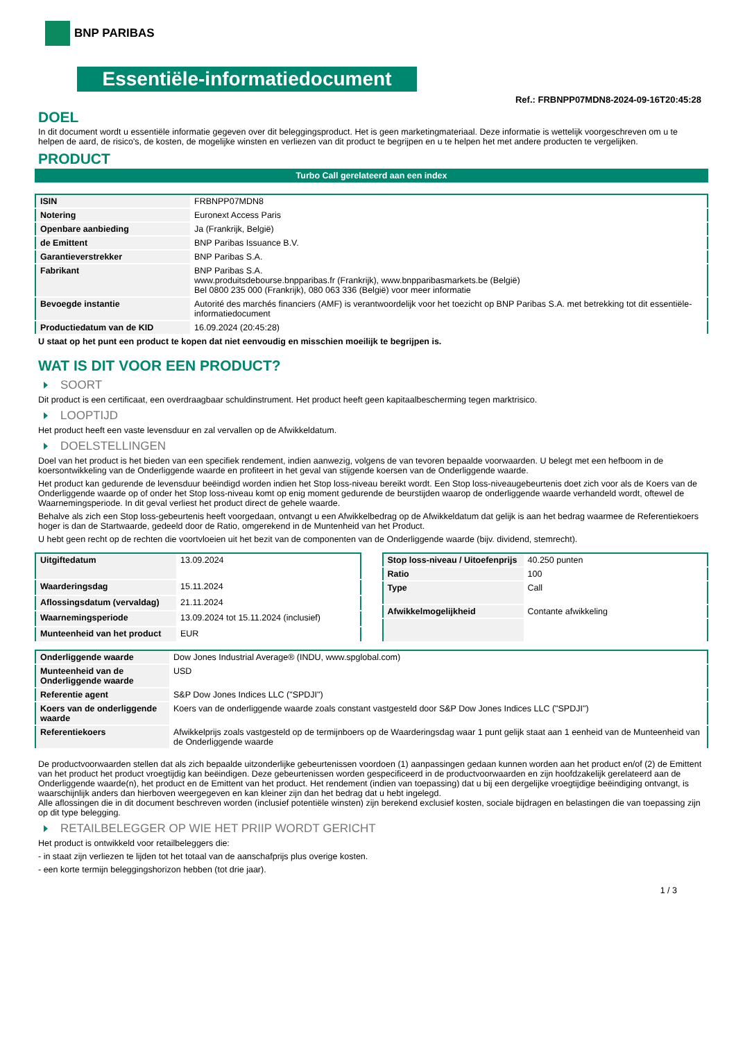BNP PARIBAS
Essentiële-informatiedocument
Ref.: FRBNPP07MDN8-2024-09-16T20:45:28
DOEL
In dit document wordt u essentiële informatie gegeven over dit beleggingsproduct. Het is geen marketingmateriaal. Deze informatie is wettelijk voorgeschreven om u te helpen de aard, de risico's, de kosten, de mogelijke winsten en verliezen van dit product te begrijpen en u te helpen het met andere producten te vergelijken.
PRODUCT
Turbo Call gerelateerd aan een index
| ISIN | FRBNPP07MDN8 |
| Notering | Euronext Access Paris |
| Openbare aanbieding | Ja (Frankrijk, België) |
| de Emittent | BNP Paribas Issuance B.V. |
| Garantieverstrekker | BNP Paribas S.A. |
| Fabrikant | BNP Paribas S.A. www.produitsdebourse.bnpparibas.fr (Frankrijk), www.bnpparibasmarkets.be (België) Bel 0800 235 000 (Frankrijk), 080 063 336 (België) voor meer informatie |
| Bevoegde instantie | Autorité des marchés financiers (AMF) is verantwoordelijk voor het toezicht op BNP Paribas S.A. met betrekking tot dit essentiële-informatiedocument |
| Productiedatum van de KID | 16.09.2024 (20:45:28) |
U staat op het punt een product te kopen dat niet eenvoudig en misschien moeilijk te begrijpen is.
WAT IS DIT VOOR EEN PRODUCT?
SOORT
Dit product is een certificaat, een overdraagbaar schuldinstrument. Het product heeft geen kapitaalbescherming tegen marktrisico.
LOOPTIJD
Het product heeft een vaste levensduur en zal vervallen op de Afwikkeldatum.
DOELSTELLINGEN
Doel van het product is het bieden van een specifiek rendement, indien aanwezig, volgens de van tevoren bepaalde voorwaarden. U belegt met een hefboom in de koersontwikkeling van de Onderliggende waarde en profiteert in het geval van stijgende koersen van de Onderliggende waarde.
Het product kan gedurende de levensduur beëindigd worden indien het Stop loss-niveau bereikt wordt. Een Stop loss-niveaugebeurtenis doet zich voor als de Koers van de Onderliggende waarde op of onder het Stop loss-niveau komt op enig moment gedurende de beurstijden waarop de onderliggende waarde verhandeld wordt, oftewel de Waarnemingsperiode. In dit geval verliest het product direct de gehele waarde.
Behalve als zich een Stop loss-gebeurtenis heeft voorgedaan, ontvangt u een Afwikkelbedrag op de Afwikkeldatum dat gelijk is aan het bedrag waarmee de Referentiekoers hoger is dan de Startwaarde, gedeeld door de Ratio, omgerekend in de Muntenheid van het Product.
U hebt geen recht op de rechten die voortvloeien uit het bezit van de componenten van de Onderliggende waarde (bijv. dividend, stemrecht).
| Uitgiftedatum | 13.09.2024 |
| Waarderingsdag | 15.11.2024 |
| Aflossingsdatum (vervaldag) | 21.11.2024 |
| Waarnemingsperiode | 13.09.2024 tot 15.11.2024 (inclusief) |
| Munteenheid van het product | EUR |
| Stop loss-niveau / Uitoefenprijs | 40.250 punten |
| Ratio | 100 |
| Type | Call |
| Afwikkelmogelijkheid | Contante afwikkeling |
| Onderliggende waarde | Dow Jones Industrial Average® (INDU, www.spglobal.com) |
| Munteenheid van de Onderliggende waarde | USD |
| Referentie agent | S&P Dow Jones Indices LLC ("SPDJI") |
| Koers van de onderliggende waarde | Koers van de onderliggende waarde zoals constant vastgesteld door S&P Dow Jones Indices LLC ("SPDJI") |
| Referentiekoers | Afwikkelprijs zoals vastgesteld op de termijnboers op de Waarderingsdag waar 1 punt gelijk staat aan 1 eenheid van de Munteenheid van de Onderliggende waarde |
De productvoorwaarden stellen dat als zich bepaalde uitzonderlijke gebeurtenissen voordoen (1) aanpassingen gedaan kunnen worden aan het product en/of (2) de Emittent van het product het product vroegtijdig kan beëindigen. Deze gebeurtenissen worden gespecificeerd in de productvoorwaarden en zijn hoofdzakelijk gerelateerd aan de Onderliggende waarde(n), het product en de Emittent van het product. Het rendement (indien van toepassing) dat u bij een dergelijke vroegtijdige beëindiging ontvangt, is waarschijnlijk anders dan hierboven weergegeven en kan kleiner zijn dan het bedrag dat u hebt ingelegd.
Alle aflossingen die in dit document beschreven worden (inclusief potentiële winsten) zijn berekend exclusief kosten, sociale bijdragen en belastingen die van toepassing zijn op dit type belegging.
RETAILBELEGGER OP WIE HET PRIIP WORDT GERICHT
Het product is ontwikkeld voor retailbeleggers die:
- in staat zijn verliezen te lijden tot het totaal van de aanschafprijs plus overige kosten.
- een korte termijn beleggingshorizon hebben (tot drie jaar).
1 / 3